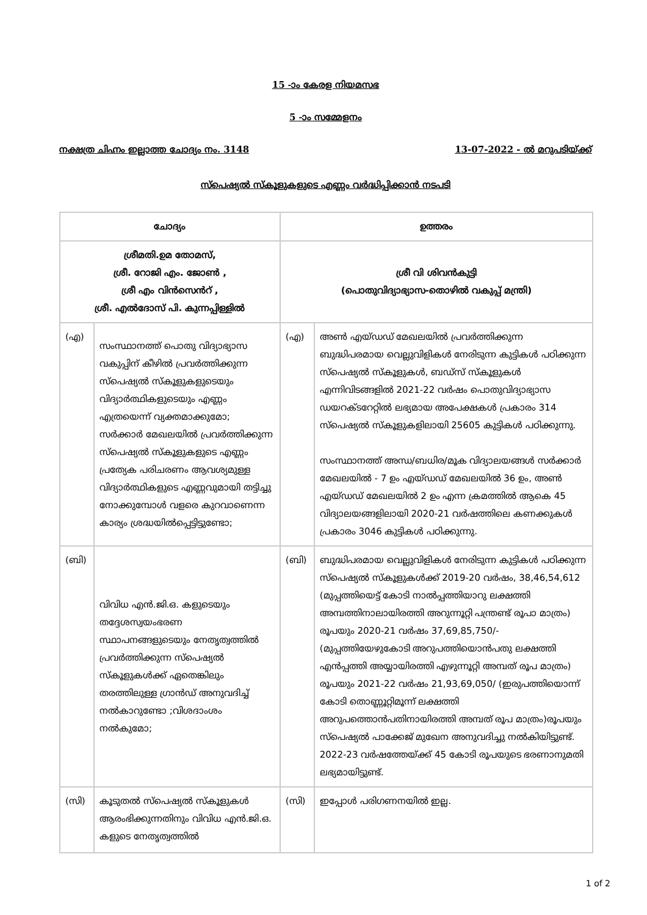15 -ാം കേരള നിയമസഭ
5 -ാം സമ്മേളനം
നക്ഷത്ര ചിഹ്നം ഇല്ലാത്ത ചോദ്യം നം. 3148 13-07-2022 - ൽ മറുപടിയ്ക്ക്
സ്പെഷ്യൽ സ്കൂളുകളുടെ എണ്ണം വർദ്ധിപ്പിക്കാൻ നടപടി
| ചോദ്യം | | ഉത്തരം | |
| --- | --- | --- | --- |
| ശ്രീമതി.ഉമ തോമസ്, ശ്രീ. റോജി എം. ജോൺ , ശ്രീ എം വിൻസെൻറ് , ശ്രീ. എൽദോസ് പി. കുന്നപ്പിള്ളിൽ | | ശ്രീ വി ശിവൻകുട്ടി (പൊതുവിദ്യാഭ്യാസ-തൊഴിൽ വകുപ്പ് മന്ത്രി) | |
| (എ) | സംസ്ഥാനത്ത് പൊതു വിദ്യാഭ്യാസ വകുപ്പിന് കീഴിൽ പ്രവർത്തിക്കുന്ന സ്പെഷ്യൽ സ്കൂളുകളുടെയും വിദ്യാർത്ഥികളുടെയും എണ്ണം എത്രയെന്ന് വ്യക്തമാക്കുമോ; സർക്കാർ മേഖലയിൽ പ്രവർത്തിക്കുന്ന സ്പെഷ്യൽ സ്കൂളുകളുടെ എണ്ണം പ്രത്യേക പരിചരണം ആവശ്യമുള്ള വിദ്യാർത്ഥികളുടെ എണ്ണവുമായി തട്ടിച്ചു നോക്കുമ്പോൾ വളരെ കുറവാണെന്ന കാര്യം ശ്രദ്ധയിൽപ്പെട്ടിട്ടുണ്ടോ; | (എ) | അൺ എയ്ഡഡ് മേഖലയിൽ പ്രവർത്തിക്കുന്ന ബുദ്ധിപരമായ വെല്ലുവിളികൾ നേരിടുന്ന കുട്ടികൾ പഠിക്കുന്ന സ്പെഷ്യൽ സ്കൂളുകൾ, ബഡ്സ് സ്കൂളുകൾ എന്നിവിടങ്ങളിൽ 2021-22 വർഷം പൊതുവിദ്യാഭ്യാസ ഡയറക്ടറേറ്റിൽ ലഭ്യമായ അപേക്ഷകൾ പ്രകാരം 314 സ്പെഷ്യൽ സ്കൂളുകളിലായി 25605 കുട്ടികൾ പഠിക്കുന്നു. സംസ്ഥാനത്ത് അന്ധ/ബധിര/മൂക വിദ്യാലയങ്ങൾ സർക്കാർ മേഖലയിൽ - 7 ഉം എയ്ഡഡ് മേഖലയിൽ 36 ഉം, അൺ എയ്ഡഡ് മേഖലയിൽ 2 ഉം എന്ന ക്രമത്തിൽ ആകെ 45 വിദ്യാലയങ്ങളിലായി 2020-21 വർഷത്തിലെ കണക്കുകൾ പ്രകാരം 3046 കുട്ടികൾ പഠിക്കുന്നു. |
| (ബി) | വിവിധ എൻ.ജി.ഒ. കളുടെയും തദ്ദേശസ്വയംഭരണ സ്ഥാപനങ്ങളുടെയും നേതൃത്വത്തിൽ പ്രവർത്തിക്കുന്ന സ്പെഷ്യൽ സ്കൂളുകൾക്ക് ഏതെങ്കിലും തരത്തിലുള്ള ഗ്രാൻഡ് അനുവദിച്ച് നൽകാറുണ്ടോ ;വിശദാംശം നൽകുമോ; | (ബി) | ബുദ്ധിപരമായ വെല്ലുവിളികൾ നേരിടുന്ന കുട്ടികൾ പഠിക്കുന്ന സ്പെഷ്യൽ സ്കൂളുകൾക്ക് 2019-20 വർഷം, 38,46,54,612 (മുപ്പത്തിയെട്ട് കോടി നാൽപ്പത്തിയാറു ലക്ഷത്തി അമ്പത്തിനാലായിരത്തി അറുന്നൂറ്റി പന്ത്രണ്ട് രൂപാ മാത്രം) രൂപയും 2020-21 വർഷം 37,69,85,750/- (മുപ്പത്തിയേഴുകോടി അറുപത്തിയൊൻപതു ലക്ഷത്തി എൻപ്പത്തി അയ്യായിരത്തി എഴുന്നൂറ്റി അമ്പത് രൂപ മാത്രം) രൂപയും 2021-22 വർഷം 21,93,69,050/ (ഇരുപത്തിയൊന്ന് കോടി തൊണ്ണൂറ്റിമൂന്ന് ലക്ഷത്തി അറുപത്തൊൻപതിനായിരത്തി അമ്പത് രൂപ മാത്രം)രൂപയും സ്പെഷ്യൽ പാക്കേജ് മുഖേന അനുവദിച്ചു നൽകിയിട്ടുണ്ട്. 2022-23 വർഷത്തേയ്ക്ക് 45 കോടി രൂപയുടെ ഭരണാനുമതി ലഭ്യമായിട്ടുണ്ട്. |
| (സി) | കൂടുതൽ സ്പെഷ്യൽ സ്കൂളുകൾ ആരംഭിക്കുന്നതിനും വിവിധ എൻ.ജി.ഒ. കളുടെ നേതൃത്വത്തിൽ | (സി) | ഇപ്പോൾ പരിഗണനയിൽ ഇല്ല. |
1 of 2